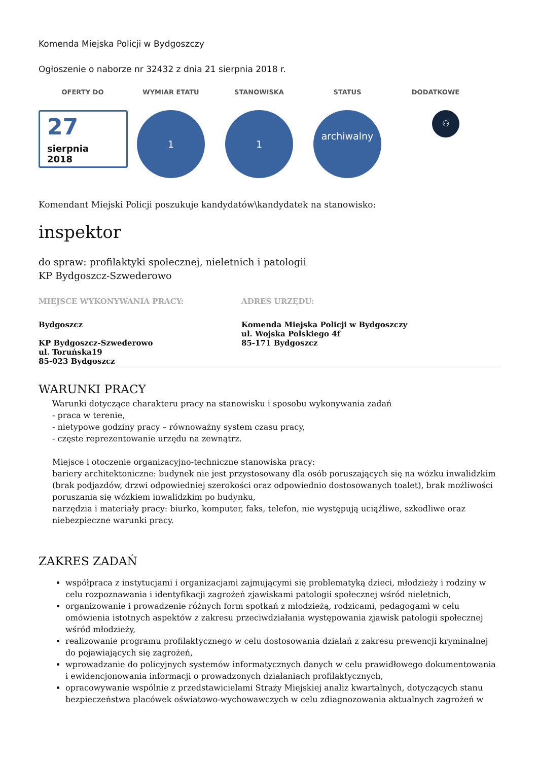Komenda Miejska Policji w Bydgoszczy
Ogłoszenie o naborze nr 32432 z dnia 21 sierpnia 2018 r.
OFERTY DO WYMIAR ETATU STANOWISKA STATUS DODATKOWE
27
sierpnia
2018
1 1
archiwalny
⚇
Komendant Miejski Policji poszukuje kandydatów\kandydatek na stanowisko:
inspektor
do spraw: profilaktyki społecznej, nieletnich i patologii
KP Bydgoszcz-Szwederowo
MIEJSCE WYKONYWANIA PRACY:
Bydgoszcz
KP Bydgoszcz-Szwederowo
ul. Toruńska19
85-023 Bydgoszcz
ADRES URZĘDU:
Komenda Miejska Policji w Bydgoszczy
ul. Wojska Polskiego 4f
85-171 Bydgoszcz
WARUNKI PRACY
Warunki dotyczące charakteru pracy na stanowisku i sposobu wykonywania zadań
- praca w terenie,
- nietypowe godziny pracy – równoważny system czasu pracy,
- częste reprezentowanie urzędu na zewnątrz.
Miejsce i otoczenie organizacyjno-techniczne stanowiska pracy:
bariery architektoniczne: budynek nie jest przystosowany dla osób poruszających się na wózku inwalidzkim (brak podjazdów, drzwi odpowiedniej szerokości oraz odpowiednio dostosowanych toalet), brak możliwości poruszania się wózkiem inwalidzkim po budynku,
narzędzia i materiały pracy: biurko, komputer, faks, telefon, nie występują uciążliwe, szkodliwe oraz niebezpieczne warunki pracy.
ZAKRES ZADAŃ
współpraca z instytucjami i organizacjami zajmującymi się problematyką dzieci, młodzieży i rodziny w celu rozpoznawania i identyfikacji zagrożeń zjawiskami patologii społecznej wśród nieletnich,
organizowanie i prowadzenie różnych form spotkań z młodzieżą, rodzicami, pedagogami w celu omówienia istotnych aspektów z zakresu przeciwdziałania występowania zjawisk patologii społecznej wśród młodzieży,
realizowanie programu profilaktycznego w celu dostosowania działań z zakresu prewencji kryminalnej do pojawiających się zagrożeń,
wprowadzanie do policyjnych systemów informatycznych danych w celu prawidłowego dokumentowania i ewidencjonowania informacji o prowadzonych działaniach profilaktycznych,
opracowywanie wspólnie z przedstawicielami Straży Miejskiej analiz kwartalnych, dotyczących stanu bezpieczeństwa placówek oświatowo-wychowawczych w celu zdiagnozowania aktualnych zagrożeń w